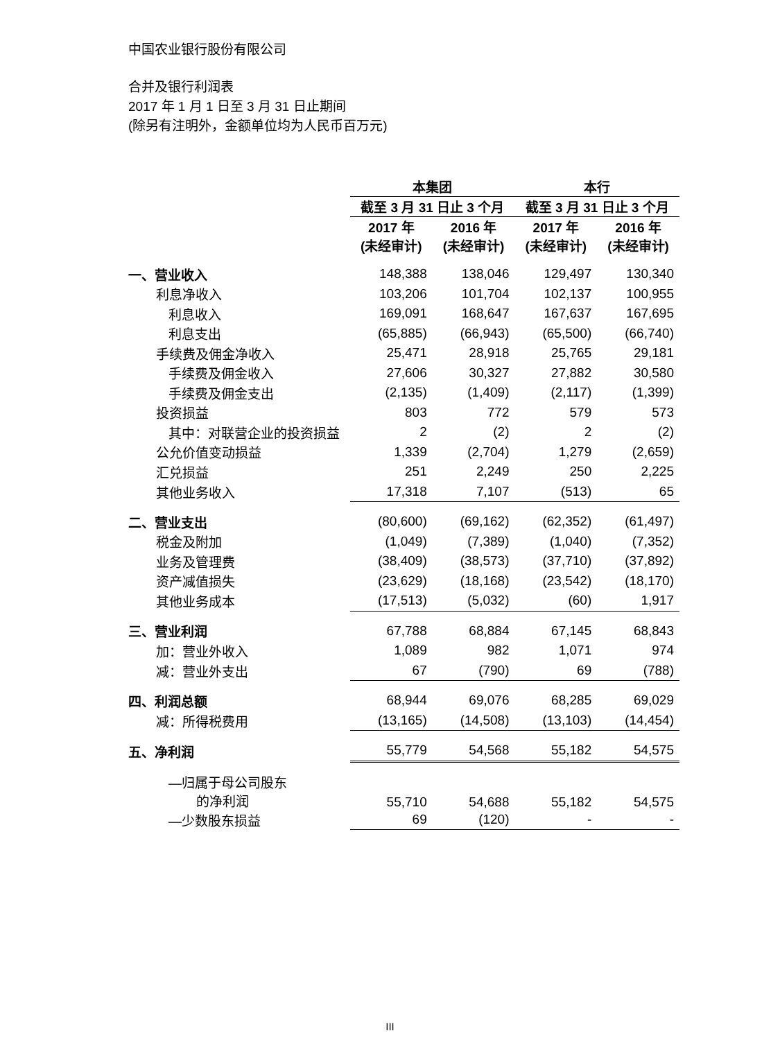中国农业银行股份有限公司
合并及银行利润表
2017 年 1 月 1 日至 3 月 31 日止期间
(除另有注明外，金额单位均为人民币百万元)
| | 本集团 | | | | 本行 | | |
| --- | --- | --- | --- | --- | --- | --- | --- |
| | 截至 3 月 31 日止 3 个月 | | | | 截至 3 月 31 日止 3 个月 | | |
| | 2017 年 (未经审计) | | 2016 年 (未经审计) | | 2017 年 (未经审计) | | 2016 年 (未经审计) |
| 一、营业收入 | 148,388 | | 138,046 | | 129,497 | | 130,340 |
| 利息净收入 | 103,206 | | 101,704 | | 102,137 | | 100,955 |
| 利息收入 | 169,091 | | 168,647 | | 167,637 | | 167,695 |
| 利息支出 | (65,885) | | (66,943) | | (65,500) | | (66,740) |
| 手续费及佣金净收入 | 25,471 | | 28,918 | | 25,765 | | 29,181 |
| 手续费及佣金收入 | 27,606 | | 30,327 | | 27,882 | | 30,580 |
| 手续费及佣金支出 | (2,135) | | (1,409) | | (2,117) | | (1,399) |
| 投资损益 | 803 | | 772 | | 579 | | 573 |
| 其中：对联营企业的投资损益 | 2 | | (2) | | 2 | | (2) |
| 公允价值变动损益 | 1,339 | | (2,704) | | 1,279 | | (2,659) |
| 汇兑损益 | 251 | | 2,249 | | 250 | | 2,225 |
| 其他业务收入 | 17,318 | | 7,107 | | (513) | | 65 |
| 二、营业支出 | (80,600) | | (69,162) | | (62,352) | | (61,497) |
| 税金及附加 | (1,049) | | (7,389) | | (1,040) | | (7,352) |
| 业务及管理费 | (38,409) | | (38,573) | | (37,710) | | (37,892) |
| 资产减值损失 | (23,629) | | (18,168) | | (23,542) | | (18,170) |
| 其他业务成本 | (17,513) | | (5,032) | | (60) | | 1,917 |
| 三、营业利润 | 67,788 | | 68,884 | | 67,145 | | 68,843 |
| 加：营业外收入 | 1,089 | | 982 | | 1,071 | | 974 |
| 减：营业外支出 | 67 | | (790) | | 69 | | (788) |
| 四、利润总额 | 68,944 | | 69,076 | | 68,285 | | 69,029 |
| 减：所得税费用 | (13,165) | | (14,508) | | (13,103) | | (14,454) |
| 五、净利润 | 55,779 | | 54,568 | | 55,182 | | 54,575 |
| —归属于母公司股东 的净利润 | 55,710 | | 54,688 | | 55,182 | | 54,575 |
| —少数股东损益 | 69 | | (120) | | - | | - |
III